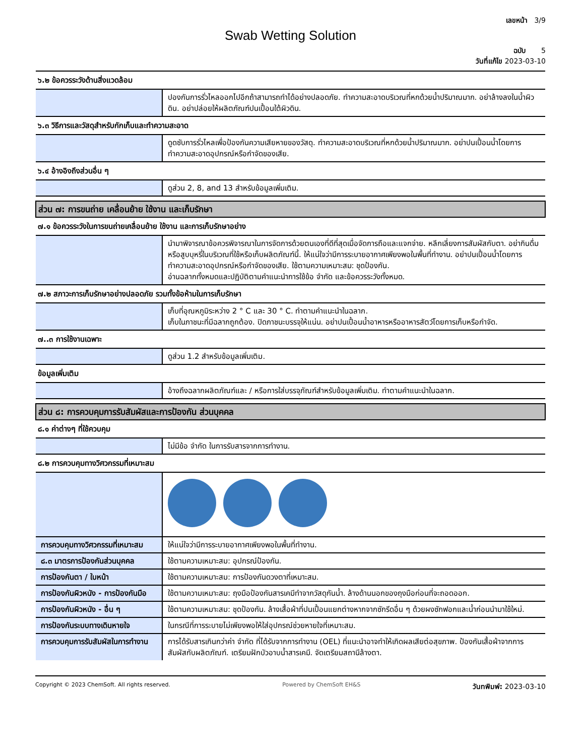เลขหน้า 3/9
Swab Wetting Solution
ฉบับ 5
วันที่แก้ไข 2023-03-10
| ๖.๒ ข้อควรระวังด้านสิ่งแวดล้อม | |
| | ปองกันการรั่วไหลออกไปอีกถ้าสามารถทำได้อย่างปลอดภัย. ทำความสะอาดบริเวณที่หกด้วยน้ำปริมาณมาก. อย่าล้างลงในน้ำผิวดิน. อย่าปล่อยให้ผลิตภัณฑ์ปนเปื้อนใต้ผิวดิน. |
| ๖.๓ วิธีการและวัสดุสำหรับกักเก็บและทำความสะอาด | |
| | ดูดซับการรั่วไหลเพื่อป้องกันความเสียหายของวัสดุ. ทำความสะอาดบริเวณที่หกด้วยน้ำปริมาณมาก. อย่าปนเปื้อนน้ำโดยการทำความสะอาดอุปกรณ์หรือกำจัดของเสีย. |
| ๖.๔ อ้างอิงถึงส่วนอื่น ๆ | |
| | ดูส่วน 2, 8, and 13 สำหรับข้อมูลเพิ่มเติม. |
| ส่วน ๗: การขนถ่าย เคลื่อนย้าย ใช้งาน และเก็บรักษา | |
| ๗.๑ ข้อควรระวังในการขนถ่ายเคลื่อนย้าย ใช้งาน และการเก็บรักษาอย่าง | |
| | นำมาพิจารณาข้อควรพิจารณาในการจัดการด้วยตนเองที่ดีที่สุดเมื่อจัดการถือและแจกจ่าย. หลีกเลี่ยงการสัมผัสกับตา. อย่ากินดื่มหรือสูบบุหรี่ในบริเวณที่ใช้หรือเก็บผลิตภัณฑ์นี้. ให้แน่ใจว่ามีการระบายอากาศเพียงพอในพื้นที่ทำงาน. อย่าปนเปื้อนน้ำโดยการทำความสะอาดอุปกรณ์หรือกำจัดของเสีย. ใช้ตามความเหมาะสม: ชุดป้องกัน. อ่านฉลากทั้งหมดและปฏิบัติตามคำแนะนำการใช้ข้อ จำกัด และข้อควรระวังทั้งหมด. |
| ๗.๒ สภาวะการเก็บรักษาอย่างปลอดภัย รวมทั้งข้อห้ามในการเก็บรักษา | |
| | เก็บที่อุณหภูมิระหว่าง 2 ° C และ 30 ° C. ทำตามคำแนะนำในฉลาก. เก็บในภาชนะที่มีฉลากถูกต้อง. ปิดภาชนะบรรจุให้แน่น. อย่าปนเปื้อนน้ำอาหารหรืออาหารสัตว์โดยการเก็บหรือกำจัด. |
| ๗..๓ การใช้งานเฉพาะ | |
| | ดูส่วน 1.2 สำหรับข้อมูลเพิ่มเติม. |
| ข้อมูลเพิ่มเติม | |
| | อ้างถึงฉลากผลิตภัณฑ์และ / หรือการใส่บรรจุภัณฑ์สำหรับข้อมูลเพิ่มเติม. ทำตามคำแนะนำในฉลาก. |
| ส่วน ๘: การควบคุมการรับสัมผัสและการป้องกัน ส่วนบุคคล | |
| ๘.๑ ค่าต่างๆ ที่ใช้ควบคุม | |
| | ไม่มีข้อ จำกัด ในการรับสารจากการทำงาน. |
| ๘.๒ การควบคุมทางวิศวกรรมที่เหมาะสม | |
| การควบคุมทางวิศวกรรมที่เหมาะสม | ให้แน่ใจว่ามีการระบายอากาศเพียงพอในพื้นที่ทำงาน. |
| ๘.๓ มาตรการป้องกันส่วนบุคคล | ใช้ตามความเหมาะสม: อุปกรณ์ป้องกัน. |
| การป้องกันตา / ใบหน้า | ใช้ตามความเหมาะสม: การป้องกันดวงตาที่เหมาะสม. |
| การป้องกันผิวหนัง - การป้องกันมือ | ใช้ตามความเหมาะสม: ถุงมือป้องกันสารเคมีทำจากวัสดุกันน้ำ. ล้างด้านนอกของถุงมือก่อนที่จะถอดออก. |
| การป้องกันผิวหนัง - อื่น ๆ | ใช้ตามความเหมาะสม: ชุดป้องกัน. ล้างเสื้อผ้าที่ปนเปื้อนแยกต่างหากจากซักรีดอื่น ๆ ด้วยผงซักฟอกและน้ำก่อนนำมาใช้ใหม่. |
| การป้องกันระบบทางเดินหายใจ | ในกรณีที่การระบายไม่เพียงพอให้ใส่อุปกรณ์ช่วยหายใจที่เหมาะสม. |
| การควบคุมการรับสัมผัสในการทำงาน | การได้รับสารเกินกว่าค่า จำกัด ที่ได้รับจากการทำงาน (OEL) ที่แนะนำอาจทำให้เกิดผลเสียต่อสุขภาพ. ป้องกันเสื้อผ้าจากการสัมผัสกับผลิตภัณฑ์. เตรียมฝักบัวอาบน้ำสารเคมี. จัดเตรียมสถานีล้างตา. |
Copyright © 2023 ChemSoft. All rights reserved. Powered by ChemSoft EH&S วันทพิมพ์: 2023-03-10